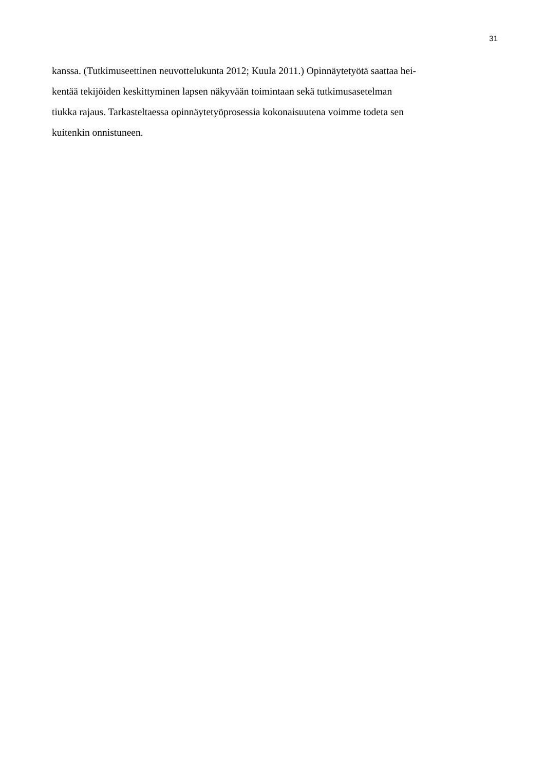31
kanssa. (Tutkimuseettinen neuvottelukunta 2012; Kuula 2011.) Opinnäytetyötä saattaa hei-
kentää tekijöiden keskittyminen lapsen näkyvään toimintaan sekä tutkimusasetelman
tiukka rajaus. Tarkasteltaessa opinnäytetyöprosessia kokonaisuutena voimme todeta sen
kuitenkin onnistuneen.